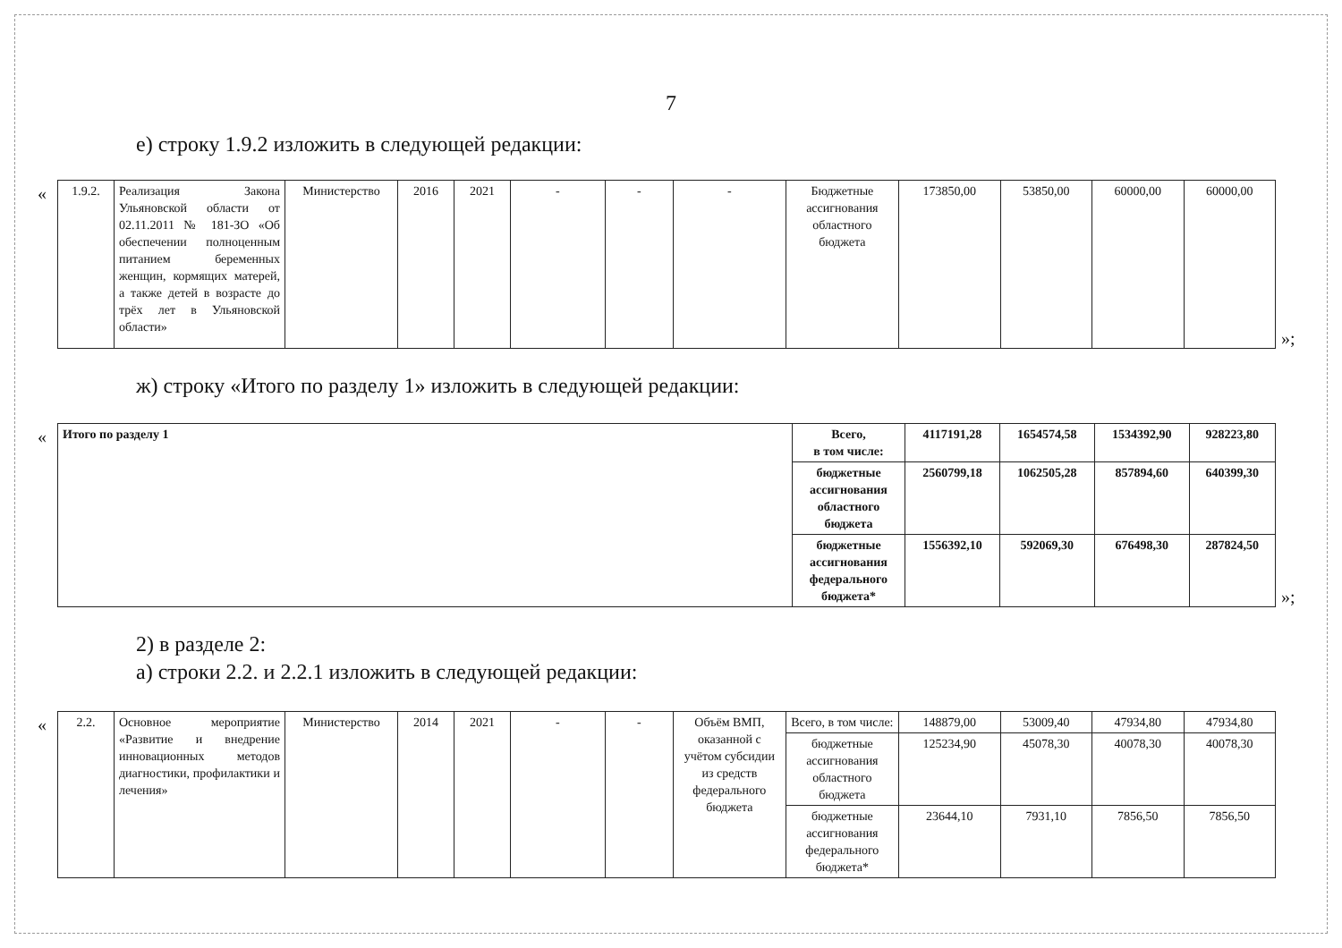7
е) строку 1.9.2 изложить в следующей редакции:
«
| 1.9.2. | Реализация Закона Ульяновской области от 02.11.2011 № 181-ЗО «Об обеспечении полноценным питанием беременных женщин, кормящих матерей, а также детей в возрасте до трёх лет в Ульяновской области» | Министерство | 2016 | 2021 | - | - | - | Бюджетные ассигнования областного бюджета | 173850,00 | 53850,00 | 60000,00 | 60000,00 |
»;
ж) строку «Итого по разделу 1» изложить в следующей редакции:
«
| Итого по разделу 1 | Всего, в том числе: | 4117191,28 | 1654574,58 | 1534392,90 | 928223,80 |
| | бюджетные ассигнования областного бюджета | 2560799,18 | 1062505,28 | 857894,60 | 640399,30 |
| | бюджетные ассигнования федерального бюджета* | 1556392,10 | 592069,30 | 676498,30 | 287824,50 |
»;
2) в разделе 2:
а) строки 2.2. и 2.2.1 изложить в следующей редакции:
«
| 2.2. | Основное мероприятие «Развитие и внедрение инновационных методов диагностики, профилактики и лечения» | Министерство | 2014 | 2021 | - | - | Объём ВМП, оказанной с учётом субсидии из средств федерального бюджета | Всего, в том числе: | 148879,00 | 53009,40 | 47934,80 | 47934,80 |
| | | | | | | | | бюджетные ассигнования областного бюджета | 125234,90 | 45078,30 | 40078,30 | 40078,30 |
| | | | | | | | | бюджетные ассигнования федерального бюджета* | 23644,10 | 7931,10 | 7856,50 | 7856,50 |